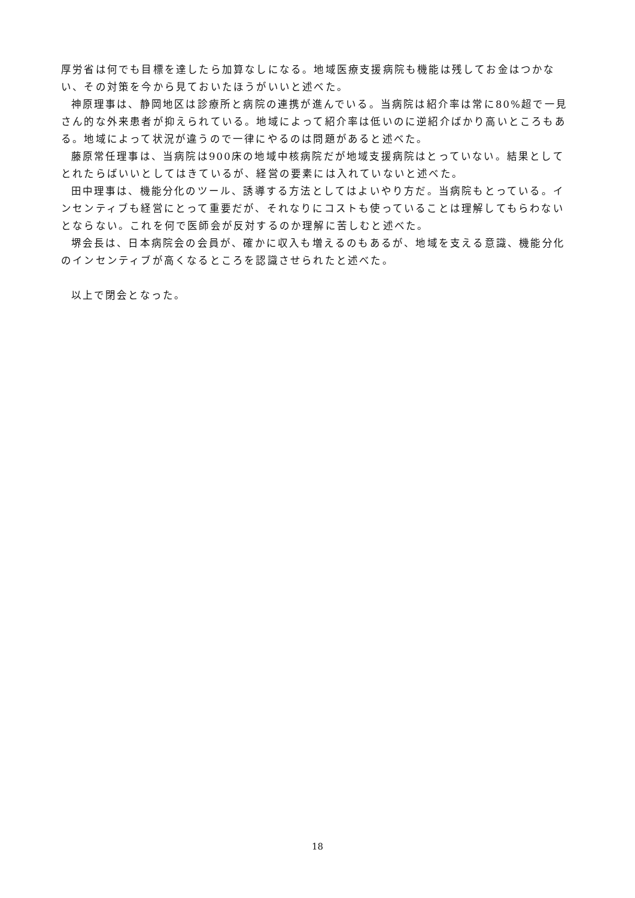厚労省は何でも目標を達したら加算なしになる。地域医療支援病院も機能は残してお金はつかない、その対策を今から見ておいたほうがいいと述べた。
神原理事は、静岡地区は診療所と病院の連携が進んでいる。当病院は紹介率は常に80%超で一見さん的な外来患者が抑えられている。地域によって紹介率は低いのに逆紹介ばかり高いところもある。地域によって状況が違うので一律にやるのは問題があると述べた。
藤原常任理事は、当病院は900床の地域中核病院だが地域支援病院はとっていない。結果としてとれたらばいいとしてはきているが、経営の要素には入れていないと述べた。
田中理事は、機能分化のツール、誘導する方法としてはよいやり方だ。当病院もとっている。インセンティブも経営にとって重要だが、それなりにコストも使っていることは理解してもらわないとならない。これを何で医師会が反対するのか理解に苦しむと述べた。
堺会長は、日本病院会の会員が、確かに収入も増えるのもあるが、地域を支える意識、機能分化のインセンティブが高くなるところを認識させられたと述べた。
以上で閉会となった。
18